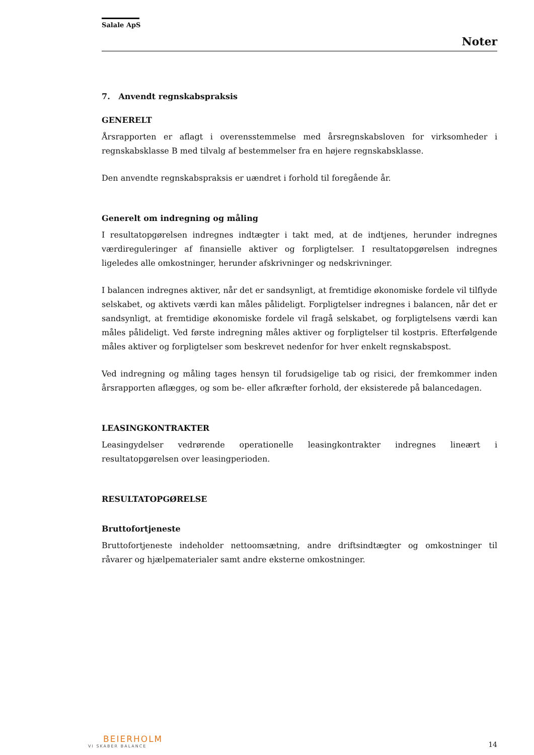Salale ApS
Noter
7. Anvendt regnskabspraksis
GENERELT
Årsrapporten er aflagt i overensstemmelse med årsregnskabsloven for virksomheder i regnskabsklasse B med tilvalg af bestemmelser fra en højere regnskabsklasse.
Den anvendte regnskabspraksis er uændret i forhold til foregående år.
Generelt om indregning og måling
I resultatopgørelsen indregnes indtægter i takt med, at de indtjenes, herunder indregnes værdireguleringer af finansielle aktiver og forpligtelser. I resultatopgørelsen indregnes ligeledes alle omkostninger, herunder afskrivninger og nedskrivninger.
I balancen indregnes aktiver, når det er sandsynligt, at fremtidige økonomiske fordele vil tilflyde selskabet, og aktivets værdi kan måles pålideligt. Forpligtelser indregnes i balancen, når det er sandsynligt, at fremtidige økonomiske fordele vil fragå selskabet, og forpligtelsens værdi kan måles pålideligt. Ved første indregning måles aktiver og forpligtelser til kostpris. Efterfølgende måles aktiver og forpligtelser som beskrevet nedenfor for hver enkelt regnskabspost.
Ved indregning og måling tages hensyn til forudsigelige tab og risici, der fremkommer inden årsrapporten aflægges, og som be- eller afkræfter forhold, der eksisterede på balancedagen.
LEASINGKONTRAKTER
Leasingydelser vedrørende operationelle leasingkontrakter indregnes lineært i resultatopgørelsen over leasingperioden.
RESULTATOPGØRELSE
Bruttofortjeneste
Bruttofortjeneste indeholder nettoomsætning, andre driftsindtægter og omkostninger til råvarer og hjælpematerialer samt andre eksterne omkostninger.
BEIERHOLM
VI SKABER BALANCE
14